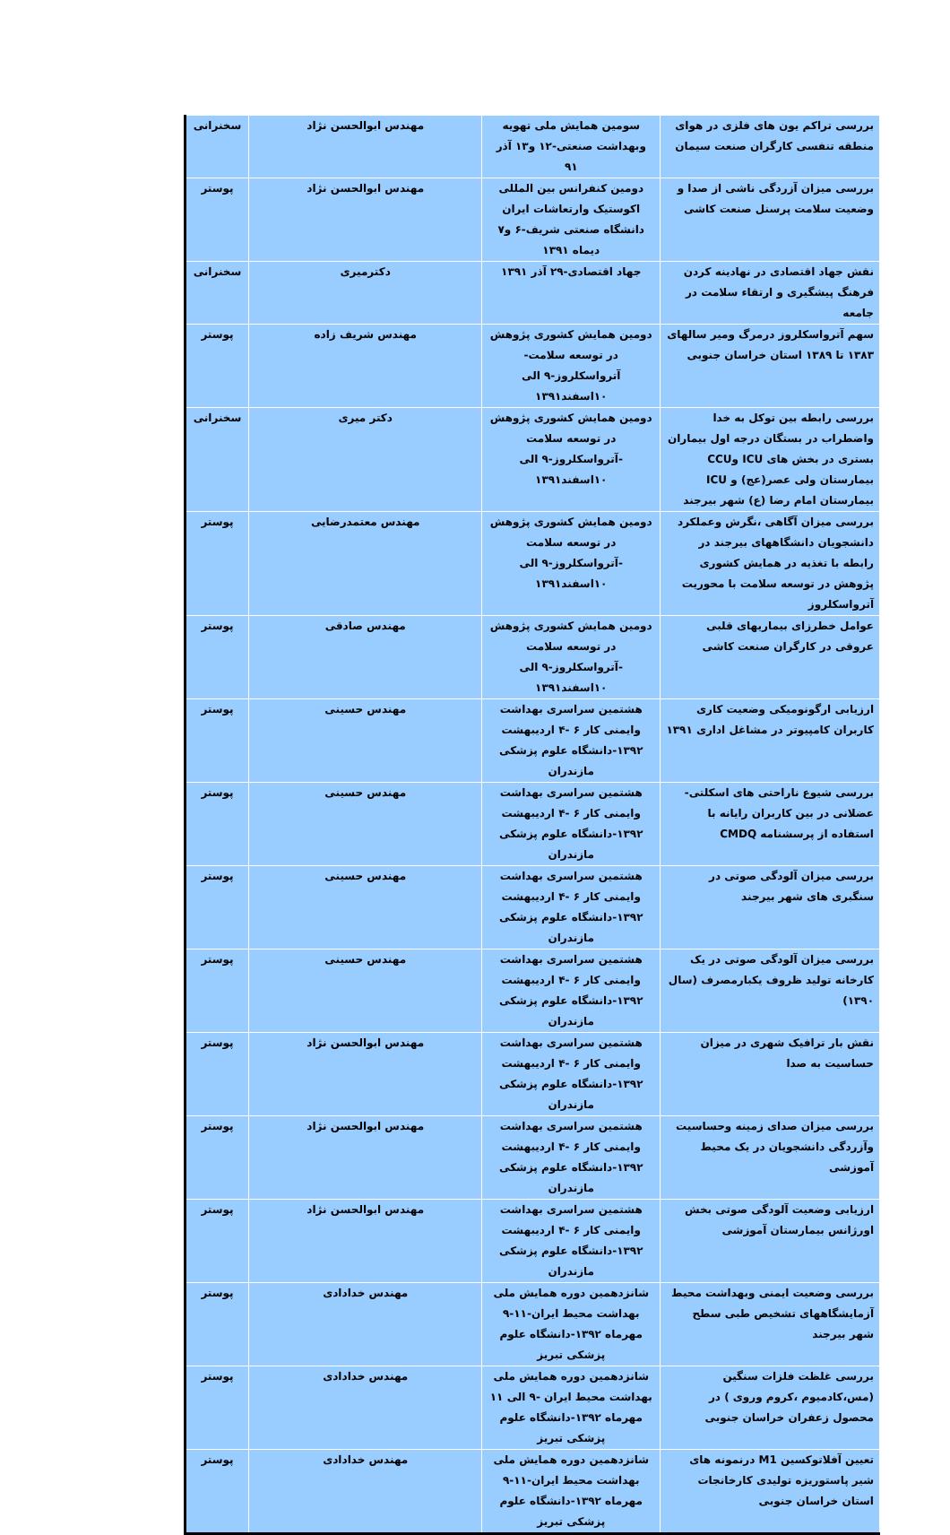| بررسی تراکم یون های فلزی در هوای منطقه تنفسی کارگران صنعت سیمان | سومین همایش ملی تهویه وبهداشت صنعتی-۱۲ و۱۳ آذر ۹۱ | مهندس ابوالحسن نژاد | سخنرانی |
| بررسی میزان آزردگی ناشی از صدا و وضعیت سلامت پرسنل صنعت کاشی | دومین کنفرانس بین المللی اکوستیک وارتعاشات ایران دانشگاه صنعتی شریف-۶ و۷ دیماه ۱۳۹۱ | مهندس ابوالحسن نژاد | پوستر |
| نقش جهاد اقتصادی در نهادینه کردن فرهنگ پیشگیری و ارتقاء سلامت در جامعه | جهاد اقتصادی-۲۹ آذر ۱۳۹۱ | دکترمیری | سخنرانی |
| سهم آترواسکلروز درمرگ ومیر سالهای ۱۳۸۳ تا ۱۳۸۹ استان خراسان جنوبی | دومین همایش کشوری پژوهش در توسعه سلامت-آترواسکلروز-۹ الی ۱۰اسفند۱۳۹۱ | مهندس شریف زاده | پوستر |
| بررسی رابطه بین توکل به خدا واضطراب در بستگان درجه اول بیماران بستری در بخش های ICU وCCU بیمارستان ولی عصر(عج) و ICU بیمارستان امام رضا (ع) شهر بیرجند | دومین همایش کشوری پژوهش در توسعه سلامت -آترواسکلروز-۹ الی ۱۰اسفند۱۳۹۱ | دکتر میری | سخنرانی |
| بررسی میزان آگاهی ،نگرش وعملکرد دانشجویان دانشگاههای بیرجند در رابطه با تغذیه در همایش کشوری پژوهش در توسعه سلامت با محوریت آترواسکلروز | دومین همایش کشوری پژوهش در توسعه سلامت -آترواسکلروز-۹ الی ۱۰اسفند۱۳۹۱ | مهندس معتمدرضایی | پوستر |
| عوامل خطرزای بیماریهای قلبی عروقی در کارگران صنعت کاشی | دومین همایش کشوری پژوهش در توسعه سلامت -آترواسکلروز-۹ الی ۱۰اسفند۱۳۹۱ | مهندس صادقی | پوستر |
| ارزیابی ارگونومیکی وضعیت کاری کاربران کامپیوتر در مشاغل اداری ۱۳۹۱ | هشتمین سراسری بهداشت وایمنی کار ۶ -۴ اردیبهشت ۱۳۹۲-دانشگاه علوم پزشکی مازندران | مهندس حسینی | پوستر |
| بررسی شیوع ناراحتی های اسکلتی-عضلانی در بین کاربران رایانه با استفاده از پرسشنامه CMDQ | هشتمین سراسری بهداشت وایمنی کار ۶ -۴ اردیبهشت ۱۳۹۲-دانشگاه علوم پزشکی مازندران | مهندس حسینی | پوستر |
| بررسی میزان آلودگی صوتی در سنگبری های شهر بیرجند | هشتمین سراسری بهداشت وایمنی کار ۶ -۴ اردیبهشت ۱۳۹۲-دانشگاه علوم پزشکی مازندران | مهندس حسینی | پوستر |
| بررسی میزان آلودگی صوتی در یک کارخانه تولید ظروف یکبارمصرف (سال ۱۳۹۰) | هشتمین سراسری بهداشت وایمنی کار ۶ -۴ اردیبهشت ۱۳۹۲-دانشگاه علوم پزشکی مازندران | مهندس حسینی | پوستر |
| نقش بار ترافیک شهری در میزان حساسیت به صدا | هشتمین سراسری بهداشت وایمنی کار ۶ -۴ اردیبهشت ۱۳۹۲-دانشگاه علوم پزشکی مازندران | مهندس ابوالحسن نژاد | پوستر |
| بررسی میزان صدای زمینه وحساسیت وآزردگی دانشجویان در یک محیط آموزشی | هشتمین سراسری بهداشت وایمنی کار ۶ -۴ اردیبهشت ۱۳۹۲-دانشگاه علوم پزشکی مازندران | مهندس ابوالحسن نژاد | پوستر |
| ارزیابی وضعیت آلودگی صوتی بخش اورژانس بیمارستان آموزشی | هشتمین سراسری بهداشت وایمنی کار ۶ -۴ اردیبهشت ۱۳۹۲-دانشگاه علوم پزشکی مازندران | مهندس ابوالحسن نژاد | پوستر |
| بررسی وضعیت ایمنی وبهداشت محیط آزمایشگاههای تشخیص طبی سطح شهر بیرجند | شانزدهمین دوره همایش ملی بهداشت محیط ایران-۱۱-۹ مهرماه ۱۳۹۲-دانشگاه علوم پزشکی تبریز | مهندس خدادادی | پوستر |
| بررسی غلظت فلزات سنگین (مس،کادمیوم ،کروم وروی ) در محصول زعفران خراسان جنوبی | شانزدهمین دوره همایش ملی بهداشت محیط ایران -۹ الی ۱۱ مهرماه ۱۳۹۲-دانشگاه علوم پزشکی تبریز | مهندس خدادادی | پوستر |
| تعیین آفلاتوکسین M1 درنمونه های شیر پاستوریزه تولیدی کارخانجات استان خراسان جنوبی | شانزدهمین دوره همایش ملی بهداشت محیط ایران-۱۱-۹ مهرماه ۱۳۹۲-دانشگاه علوم پزشکی تبریز | مهندس خدادادی | پوستر |